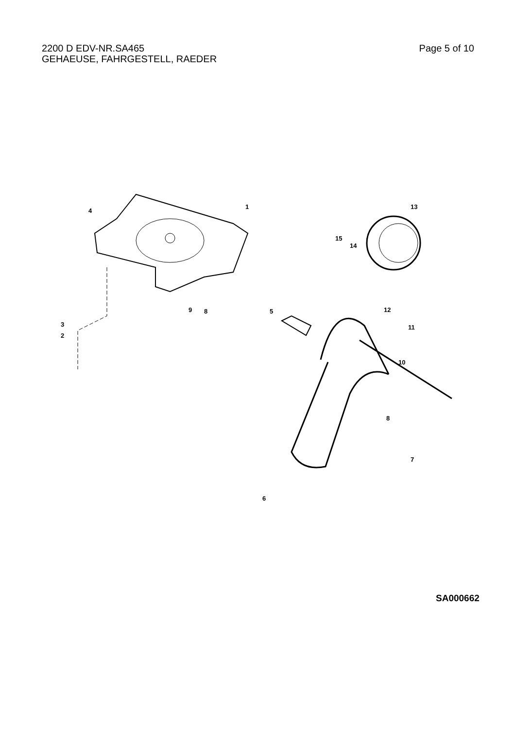2200 D EDV-NR.SA465
GEHAEUSE, FAHRGESTELL, RAEDER
Page 5 of 10
1
2
3
4
5
6
7
8
9
10
11
12
13
14
15
8
SA000662